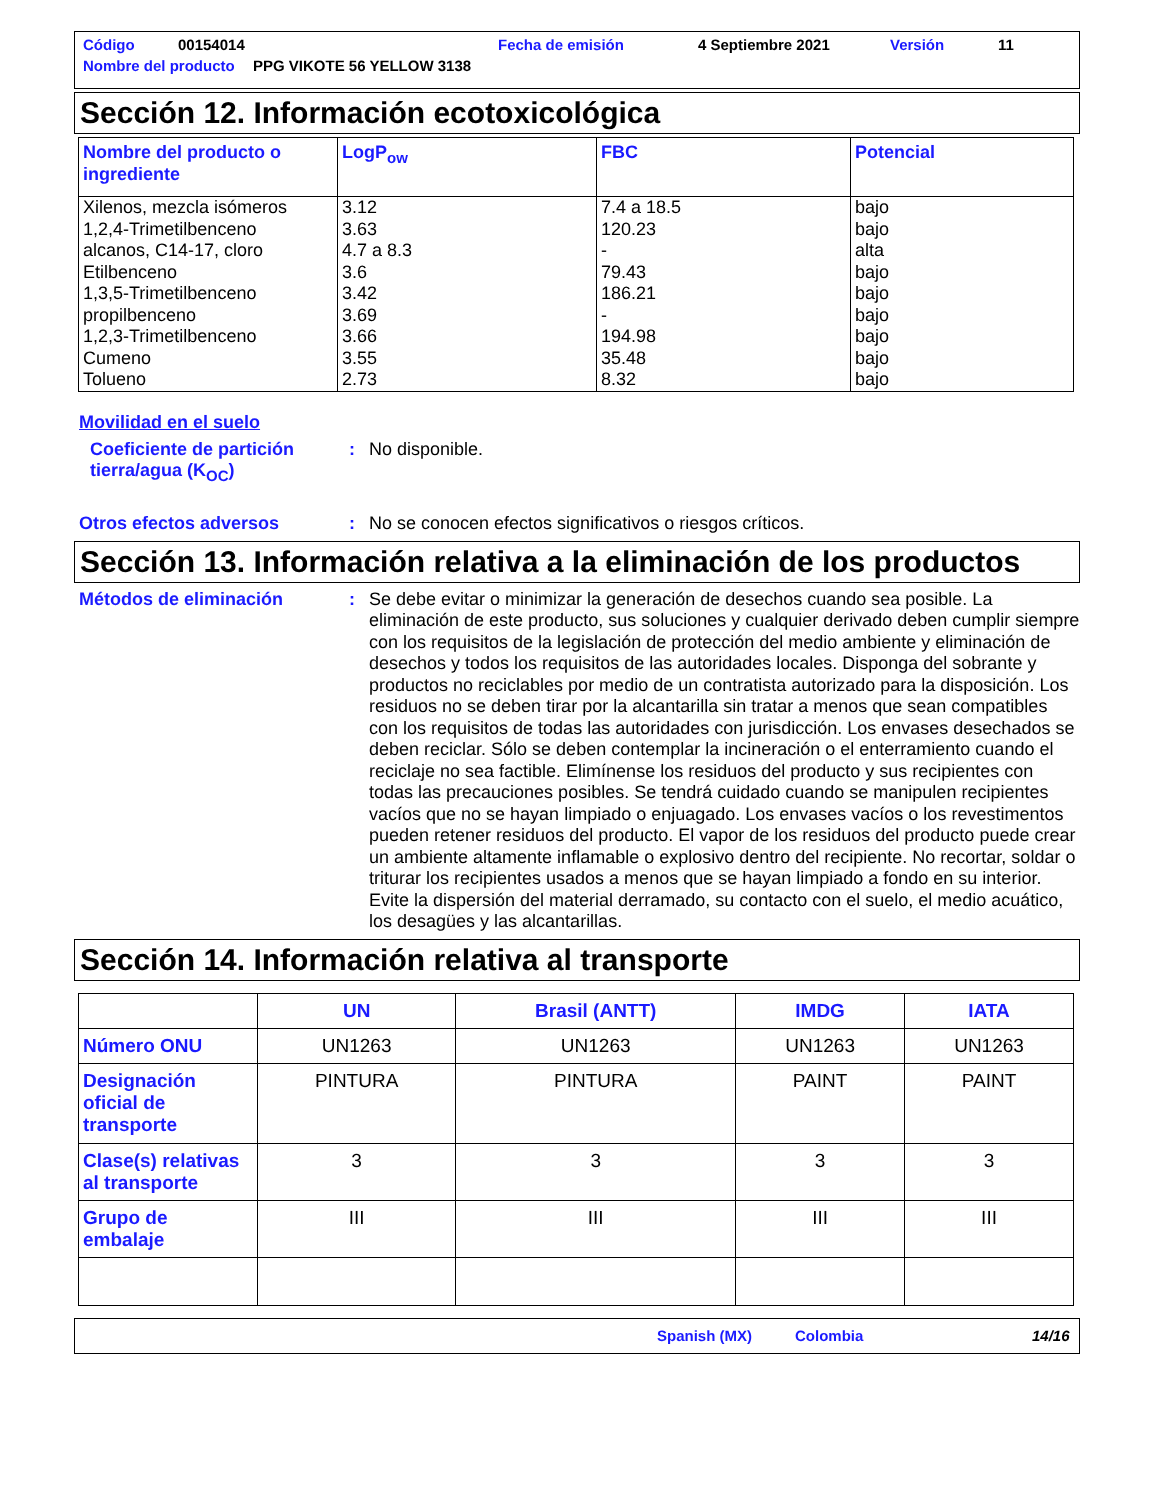Código 00154014 Fecha de emisión 4 Septiembre 2021 Versión 11
Nombre del producto PPG VIKOTE 56 YELLOW 3138
Sección 12. Información ecotoxicológica
| Nombre del producto o ingrediente | LogP<sub>ow</sub> | FBC | Potencial |
| --- | --- | --- | --- |
| Xilenos, mezcla isómeros 1,2,4-Trimetilbenceno alcanos, C14-17, cloro Etilbenceno 1,3,5-Trimetilbenceno propilbenceno 1,2,3-Trimetilbenceno Cumeno Tolueno | 3.12 3.63 4.7 a 8.3 3.6 3.42 3.69 3.66 3.55 2.73 | 7.4 a 18.5 120.23 - 79.43 186.21 - 194.98 35.48 8.32 | bajo bajo alta bajo bajo bajo bajo bajo bajo |
Movilidad en el suelo
Coeficiente de partición tierra/agua (K<sub>OC</sub>): No disponible.
Otros efectos adversos: No se conocen efectos significativos o riesgos críticos.
Sección 13. Información relativa a la eliminación de los productos
Métodos de eliminación: Se debe evitar o minimizar la generación de desechos cuando sea posible. La eliminación de este producto, sus soluciones y cualquier derivado deben cumplir siempre con los requisitos de la legislación de protección del medio ambiente y eliminación de desechos y todos los requisitos de las autoridades locales. Disponga del sobrante y productos no reciclables por medio de un contratista autorizado para la disposición. Los residuos no se deben tirar por la alcantarilla sin tratar a menos que sean compatibles con los requisitos de todas las autoridades con jurisdicción. Los envases desechados se deben reciclar. Sólo se deben contemplar la incineración o el enterramiento cuando el reciclaje no sea factible. Elimínense los residuos del producto y sus recipientes con todas las precauciones posibles. Se tendrá cuidado cuando se manipulen recipientes vacíos que no se hayan limpiado o enjuagado. Los envases vacíos o los revestimentos pueden retener residuos del producto. El vapor de los residuos del producto puede crear un ambiente altamente inflamable o explosivo dentro del recipiente. No recortar, soldar o triturar los recipientes usados a menos que se hayan limpiado a fondo en su interior. Evite la dispersión del material derramado, su contacto con el suelo, el medio acuático, los desagües y las alcantarillas.
Sección 14. Información relativa al transporte
| | UN | Brasil (ANTT) | IMDG | IATA |
| --- | --- | --- | --- | --- |
| Número ONU | UN1263 | UN1263 | UN1263 | UN1263 |
| Designación oficial de transporte | PINTURA | PINTURA | PAINT | PAINT |
| Clase(s) relativas al transporte | 3 | 3 | 3 | 3 |
| Grupo de embalaje | III | III | III | III |
Spanish (MX) Colombia 14/16